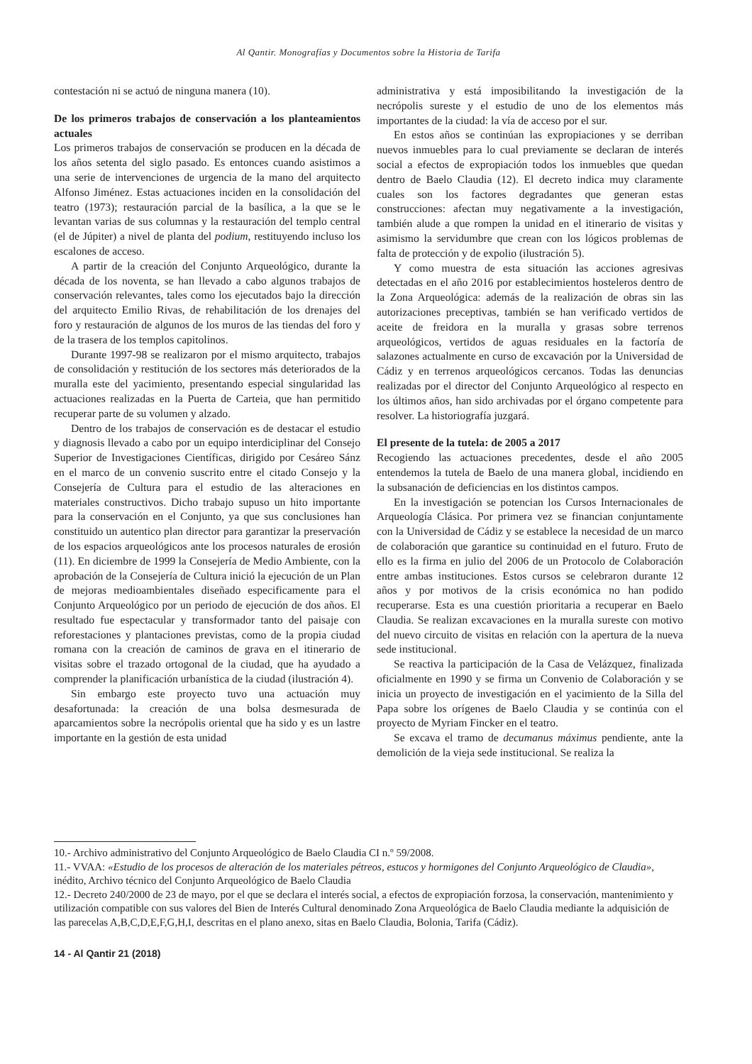Al Qantir. Monografías y Documentos sobre la Historia de Tarifa
contestación ni se actuó de ninguna manera (10).
De los primeros trabajos de conservación a los planteamientos actuales
Los primeros trabajos de conservación se producen en la década de los años setenta del siglo pasado. Es entonces cuando asistimos a una serie de intervenciones de urgencia de la mano del arquitecto Alfonso Jiménez. Estas actuaciones inciden en la consolidación del teatro (1973); restauración parcial de la basílica, a la que se le levantan varias de sus columnas y la restauración del templo central (el de Júpiter) a nivel de planta del podium, restituyendo incluso los escalones de acceso.
A partir de la creación del Conjunto Arqueológico, durante la década de los noventa, se han llevado a cabo algunos trabajos de conservación relevantes, tales como los ejecutados bajo la dirección del arquitecto Emilio Rivas, de rehabilitación de los drenajes del foro y restauración de algunos de los muros de las tiendas del foro y de la trasera de los templos capitolinos.
Durante 1997-98 se realizaron por el mismo arquitecto, trabajos de consolidación y restitución de los sectores más deteriorados de la muralla este del yacimiento, presentando especial singularidad las actuaciones realizadas en la Puerta de Carteia, que han permitido recuperar parte de su volumen y alzado.
Dentro de los trabajos de conservación es de destacar el estudio y diagnosis llevado a cabo por un equipo interdiciplinar del Consejo Superior de Investigaciones Científicas, dirigido por Cesáreo Sánz en el marco de un convenio suscrito entre el citado Consejo y la Consejería de Cultura para el estudio de las alteraciones en materiales constructivos. Dicho trabajo supuso un hito importante para la conservación en el Conjunto, ya que sus conclusiones han constituido un autentico plan director para garantizar la preservación de los espacios arqueológicos ante los procesos naturales de erosión (11). En diciembre de 1999 la Consejería de Medio Ambiente, con la aprobación de la Consejería de Cultura inició la ejecución de un Plan de mejoras medioambientales diseñado especificamente para el Conjunto Arqueológico por un periodo de ejecución de dos años. El resultado fue espectacular y transformador tanto del paisaje con reforestaciones y plantaciones previstas, como de la propia ciudad romana con la creación de caminos de grava en el itinerario de visitas sobre el trazado ortogonal de la ciudad, que ha ayudado a comprender la planificación urbanística de la ciudad (ilustración 4).
Sin embargo este proyecto tuvo una actuación muy desafortunada: la creación de una bolsa desmesurada de aparcamientos sobre la necrópolis oriental que ha sido y es un lastre importante en la gestión de esta unidad
administrativa y está imposibilitando la investigación de la necrópolis sureste y el estudio de uno de los elementos más importantes de la ciudad: la vía de acceso por el sur.
En estos años se continúan las expropiaciones y se derriban nuevos inmuebles para lo cual previamente se declaran de interés social a efectos de expropiación todos los inmuebles que quedan dentro de Baelo Claudia (12). El decreto indica muy claramente cuales son los factores degradantes que generan estas construcciones: afectan muy negativamente a la investigación, también alude a que rompen la unidad en el itinerario de visitas y asimismo la servidumbre que crean con los lógicos problemas de falta de protección y de expolio (ilustración 5).
Y como muestra de esta situación las acciones agresivas detectadas en el año 2016 por establecimientos hosteleros dentro de la Zona Arqueológica: además de la realización de obras sin las autorizaciones preceptivas, también se han verificado vertidos de aceite de freidora en la muralla y grasas sobre terrenos arqueológicos, vertidos de aguas residuales en la factoría de salazones actualmente en curso de excavación por la Universidad de Cádiz y en terrenos arqueológicos cercanos. Todas las denuncias realizadas por el director del Conjunto Arqueológico al respecto en los últimos años, han sido archivadas por el órgano competente para resolver. La historiografía juzgará.
El presente de la tutela: de 2005 a 2017
Recogiendo las actuaciones precedentes, desde el año 2005 entendemos la tutela de Baelo de una manera global, incidiendo en la subsanación de deficiencias en los distintos campos.
En la investigación se potencian los Cursos Internacionales de Arqueología Clásica. Por primera vez se financian conjuntamente con la Universidad de Cádiz y se establece la necesidad de un marco de colaboración que garantice su continuidad en el futuro. Fruto de ello es la firma en julio del 2006 de un Protocolo de Colaboración entre ambas instituciones. Estos cursos se celebraron durante 12 años y por motivos de la crisis económica no han podido recuperarse. Esta es una cuestión prioritaria a recuperar en Baelo Claudia. Se realizan excavaciones en la muralla sureste con motivo del nuevo circuito de visitas en relación con la apertura de la nueva sede institucional.
Se reactiva la participación de la Casa de Velázquez, finalizada oficialmente en 1990 y se firma un Convenio de Colaboración y se inicia un proyecto de investigación en el yacimiento de la Silla del Papa sobre los orígenes de Baelo Claudia y se continúa con el proyecto de Myriam Fincker en el teatro.
Se excava el tramo de decumanus máximus pendiente, ante la demolición de la vieja sede institucional. Se realiza la
10.- Archivo administrativo del Conjunto Arqueológico de Baelo Claudia CI n.º 59/2008.
11.- VVAA: «Estudio de los procesos de alteración de los materiales pétreos, estucos y hormigones del Conjunto Arqueológico de Claudia», inédito, Archivo técnico del Conjunto Arqueológico de Baelo Claudia
12.- Decreto 240/2000 de 23 de mayo, por el que se declara el interés social, a efectos de expropiación forzosa, la conservación, mantenimiento y utilización compatible con sus valores del Bien de Interés Cultural denominado Zona Arqueológica de Baelo Claudia mediante la adquisición de las parecelas A,B,C,D,E,F,G,H,I, descritas en el plano anexo, sitas en Baelo Claudia, Bolonia, Tarifa (Cádiz).
14 - Al Qantir 21 (2018)